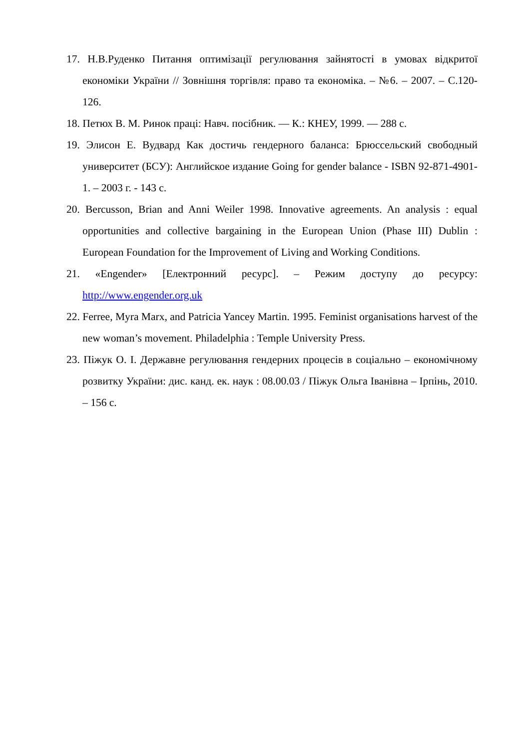17. Н.В.Руденко Питання оптимізації регулювання зайнятості в умовах відкритої економіки України // Зовнішня торгівля: право та економіка. – №6. – 2007. – С.120-126.
18. Петюх В. М. Ринок праці: Навч. посібник. — К.: КНЕУ, 1999. — 288 с.
19. Элисон Е. Вудвард Как достичь гендерного баланса: Брюссельский свободный университет (БСУ): Английское издание Going for gender balance - ISBN 92-871-4901-1. – 2003 г. - 143 с.
20. Bercusson, Brian and Anni Weiler 1998. Innovative agreements. An analysis : equal opportunities and collective bargaining in the European Union (Phase III) Dublin : European Foundation for the Improvement of Living and Working Conditions.
21. «Engender» [Електронний ресурс]. – Режим доступу до ресурсу: http://www.engender.org.uk
22. Ferree, Myra Marx, and Patricia Yancey Martin. 1995. Feminist organisations harvest of the new woman’s movement. Philadelphia : Temple University Press.
23. Піжук О. І. Державне регулювання гендерних процесів в соціально – економічному розвитку України: дис. канд. ек. наук : 08.00.03 / Піжук Ольга Іванівна – Ірпінь, 2010. – 156 с.